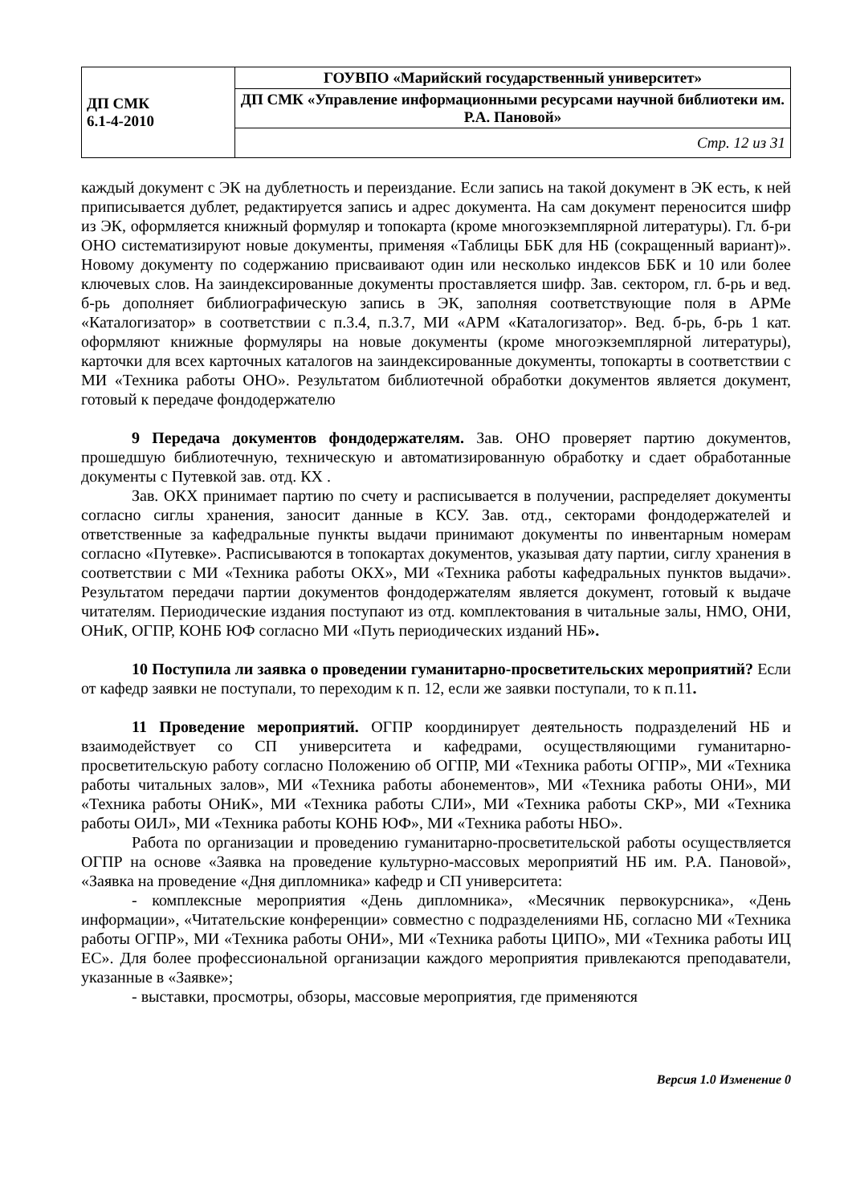| ДП СМК 6.1-4-2010 | ГОУВПО «Марийский государственный университет» |
| | ДП СМК «Управление информационными ресурсами научной библиотеки им. Р.А. Пановой» |
| | Стр. 12 из 31 |
каждый документ с ЭК на дублетность и переиздание. Если запись на такой документ в ЭК есть, к ней приписывается дублет, редактируется запись и адрес документа. На сам документ переносится шифр из ЭК, оформляется книжный формуляр и топокарта (кроме многоэкземплярной литературы). Гл. б-ри ОНО систематизируют новые документы, применяя «Таблицы ББК для НБ (сокращенный вариант)». Новому документу по содержанию присваивают один или несколько индексов ББК и 10 или более ключевых слов. На заиндексированные документы проставляется шифр. Зав. сектором, гл. б-рь и вед. б-рь дополняет библиографическую запись в ЭК, заполняя соответствующие поля в АРМе «Каталогизатор» в соответствии с п.3.4, п.3.7, МИ «АРМ «Каталогизатор». Вед. б-рь, б-рь 1 кат. оформляют книжные формуляры на новые документы (кроме многоэкземплярной литературы), карточки для всех карточных каталогов на заиндексированные документы, топокарты в соответствии с МИ «Техника работы ОНО». Результатом библиотечной обработки документов является документ, готовый к передаче фондодержателю
9 Передача документов фондодержателям. Зав. ОНО проверяет партию документов, прошедшую библиотечную, техническую и автоматизированную обработку и сдает обработанные документы с Путевкой зав. отд. КХ .
Зав. ОКХ принимает партию по счету и расписывается в получении, распределяет документы согласно сиглы хранения, заносит данные в КСУ. Зав. отд., секторами фондодержателей и ответственные за кафедральные пункты выдачи принимают документы по инвентарным номерам согласно «Путевке». Расписываются в топокартах документов, указывая дату партии, сиглу хранения в соответствии с МИ «Техника работы ОКХ», МИ «Техника работы кафедральных пунктов выдачи». Результатом передачи партии документов фондодержателям является документ, готовый к выдаче читателям. Периодические издания поступают из отд. комплектования в читальные залы, НМО, ОНИ, ОНиК, ОГПР, КОНБ ЮФ согласно МИ «Путь периодических изданий НБ».
10 Поступила ли заявка о проведении гуманитарно-просветительских мероприятий? Если от кафедр заявки не поступали, то переходим к п. 12, если же заявки поступали, то к п.11.
11 Проведение мероприятий. ОГПР координирует деятельность подразделений НБ и взаимодействует со СП университета и кафедрами, осуществляющими гуманитарно-просветительскую работу согласно Положению об ОГПР, МИ «Техника работы ОГПР», МИ «Техника работы читальных залов», МИ «Техника работы абонементов», МИ «Техника работы ОНИ», МИ «Техника работы ОНиК», МИ «Техника работы СЛИ», МИ «Техника работы СКР», МИ «Техника работы ОИЛ», МИ «Техника работы КОНБ ЮФ», МИ «Техника работы НБО».
Работа по организации и проведению гуманитарно-просветительской работы осуществляется ОГПР на основе «Заявка на проведение культурно-массовых мероприятий НБ им. Р.А. Пановой», «Заявка на проведение «Дня дипломника» кафедр и СП университета:
- комплексные мероприятия «День дипломника», «Месячник первокурсника», «День информации», «Читательские конференции» совместно с подразделениями НБ, согласно МИ «Техника работы ОГПР», МИ «Техника работы ОНИ», МИ «Техника работы ЦИПО», МИ «Техника работы ИЦ ЕС». Для более профессиональной организации каждого мероприятия привлекаются преподаватели, указанные в «Заявке»;
- выставки, просмотры, обзоры, массовые мероприятия, где применяются
Версия 1.0 Изменение 0